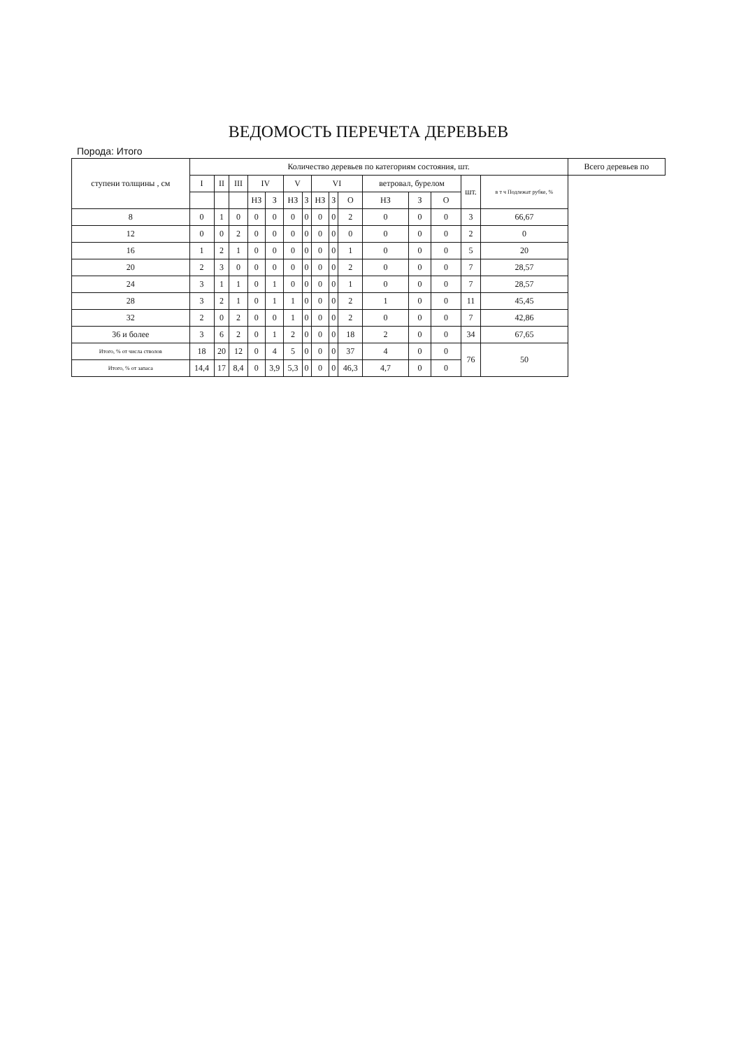ВЕДОМОСТЬ ПЕРЕЧЕТА ДЕРЕВЬЕВ
Порода: Итого
| ступени толщины , см | Количество деревьев по категориям состояния, шт. | | | | | | | | | | | | | | | Всего деревьев по |
| --- | --- | --- | --- | --- | --- | --- | --- | --- | --- | --- | --- | --- | --- | --- | --- | --- |
| | I | II | III | IV | | V | | VI | | | ветровал, бурелом | | | шт. | в т ч Подлежат рубке, % | |
| | | | | НЗ | З | НЗ | З | НЗ | З | О | НЗ | З | О | | | |
| 8 | 0 | 1 | 0 | 0 | 0 | 0 | 0 | 0 | 0 | 2 | 0 | 0 | 0 | 3 | 66,67 | |
| 12 | 0 | 0 | 2 | 0 | 0 | 0 | 0 | 0 | 0 | 0 | 0 | 0 | 0 | 2 | 0 | |
| 16 | 1 | 2 | 1 | 0 | 0 | 0 | 0 | 0 | 0 | 1 | 0 | 0 | 0 | 5 | 20 | |
| 20 | 2 | 3 | 0 | 0 | 0 | 0 | 0 | 0 | 0 | 2 | 0 | 0 | 0 | 7 | 28,57 | |
| 24 | 3 | 1 | 1 | 0 | 1 | 0 | 0 | 0 | 0 | 1 | 0 | 0 | 0 | 7 | 28,57 | |
| 28 | 3 | 2 | 1 | 0 | 1 | 1 | 0 | 0 | 0 | 2 | 1 | 0 | 0 | 11 | 45,45 | |
| 32 | 2 | 0 | 2 | 0 | 0 | 1 | 0 | 0 | 0 | 2 | 0 | 0 | 0 | 7 | 42,86 | |
| 36 и более | 3 | 6 | 2 | 0 | 1 | 2 | 0 | 0 | 0 | 18 | 2 | 0 | 0 | 34 | 67,65 | |
| Итого, % от числа стволов | 18 | 20 | 12 | 0 | 4 | 5 | 0 | 0 | 0 | 37 | 4 | 0 | 0 | 76 | 50 | |
| Итого, % от запаса | 14,4 | 17 | 8,4 | 0 | 3,9 | 5,3 | 0 | 0 | 0 | 46,3 | 4,7 | 0 | 0 | | | |